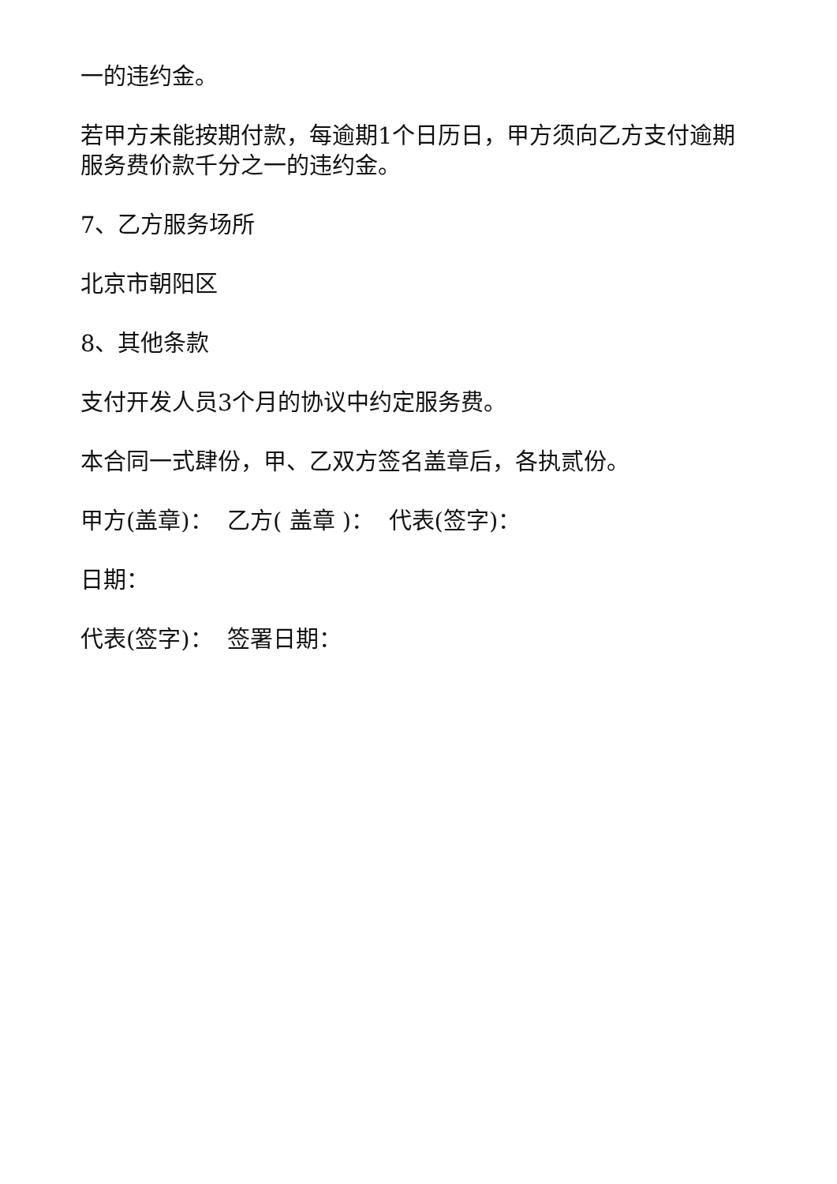一的违约金。
若甲方未能按期付款，每逾期1个日历日，甲方须向乙方支付逾期服务费价款千分之一的违约金。
7、乙方服务场所
北京市朝阳区
8、其他条款
支付开发人员3个月的协议中约定服务费。
本合同一式肆份，甲、乙双方签名盖章后，各执贰份。
甲方(盖章)： 乙方( 盖章 )： 代表(签字)：
日期：
代表(签字)： 签署日期：